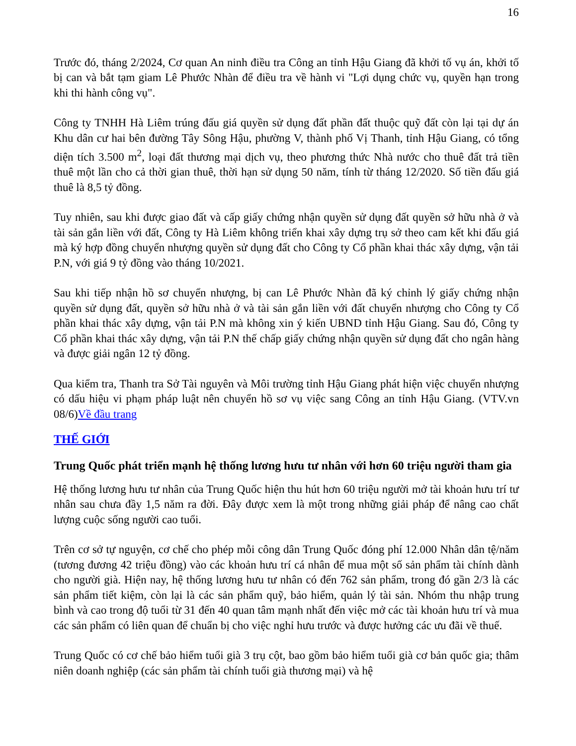16
Trước đó, tháng 2/2024, Cơ quan An ninh điều tra Công an tỉnh Hậu Giang đã khởi tố vụ án, khởi tố bị can và bắt tạm giam Lê Phước Nhàn để điều tra về hành vi "Lợi dụng chức vụ, quyền hạn trong khi thi hành công vụ".
Công ty TNHH Hà Liêm trúng đấu giá quyền sử dụng đất phần đất thuộc quỹ đất còn lại tại dự án Khu dân cư hai bên đường Tây Sông Hậu, phường V, thành phố Vị Thanh, tỉnh Hậu Giang, có tổng diện tích 3.500 m<sup>2</sup>, loại đất thương mại dịch vụ, theo phương thức Nhà nước cho thuê đất trả tiền thuê một lần cho cả thời gian thuê, thời hạn sử dụng 50 năm, tính từ tháng 12/2020. Số tiền đấu giá thuê là 8,5 tỷ đồng.
Tuy nhiên, sau khi được giao đất và cấp giấy chứng nhận quyền sử dụng đất quyền sở hữu nhà ở và tài sản gắn liền với đất, Công ty Hà Liêm không triển khai xây dựng trụ sở theo cam kết khi đấu giá mà ký hợp đồng chuyển nhượng quyền sử dụng đất cho Công ty Cổ phần khai thác xây dựng, vận tải P.N, với giá 9 tỷ đồng vào tháng 10/2021.
Sau khi tiếp nhận hồ sơ chuyển nhượng, bị can Lê Phước Nhàn đã ký chỉnh lý giấy chứng nhận quyền sử dụng đất, quyền sở hữu nhà ở và tài sản gắn liền với đất chuyển nhượng cho Công ty Cổ phần khai thác xây dựng, vận tải P.N mà không xin ý kiến UBND tỉnh Hậu Giang. Sau đó, Công ty Cổ phần khai thác xây dựng, vận tải P.N thế chấp giấy chứng nhận quyền sử dụng đất cho ngân hàng và được giải ngân 12 tỷ đồng.
Qua kiểm tra, Thanh tra Sở Tài nguyên và Môi trường tỉnh Hậu Giang phát hiện việc chuyển nhượng có dấu hiệu vi phạm pháp luật nên chuyển hồ sơ vụ việc sang Công an tỉnh Hậu Giang. (VTV.vn 08/6)Về đầu trang
THẾ GIỚI
Trung Quốc phát triển mạnh hệ thống lương hưu tư nhân với hơn 60 triệu người tham gia
Hệ thống lương hưu tư nhân của Trung Quốc hiện thu hút hơn 60 triệu người mở tài khoản hưu trí tư nhân sau chưa đầy 1,5 năm ra đời. Đây được xem là một trong những giải pháp để nâng cao chất lượng cuộc sống người cao tuổi.
Trên cơ sở tự nguyện, cơ chế cho phép mỗi công dân Trung Quốc đóng phí 12.000 Nhân dân tệ/năm (tương đương 42 triệu đồng) vào các khoản hưu trí cá nhân để mua một số sản phẩm tài chính dành cho người già. Hiện nay, hệ thống lương hưu tư nhân có đến 762 sản phẩm, trong đó gần 2/3 là các sản phẩm tiết kiệm, còn lại là các sản phẩm quỹ, bảo hiểm, quản lý tài sản. Nhóm thu nhập trung bình và cao trong độ tuổi từ 31 đến 40 quan tâm mạnh nhất đến việc mở các tài khoản hưu trí và mua các sản phẩm có liên quan để chuẩn bị cho việc nghỉ hưu trước và được hưởng các ưu đãi về thuế.
Trung Quốc có cơ chế bảo hiểm tuổi già 3 trụ cột, bao gồm bảo hiểm tuổi già cơ bản quốc gia; thâm niên doanh nghiệp (các sản phẩm tài chính tuổi già thương mại) và hệ